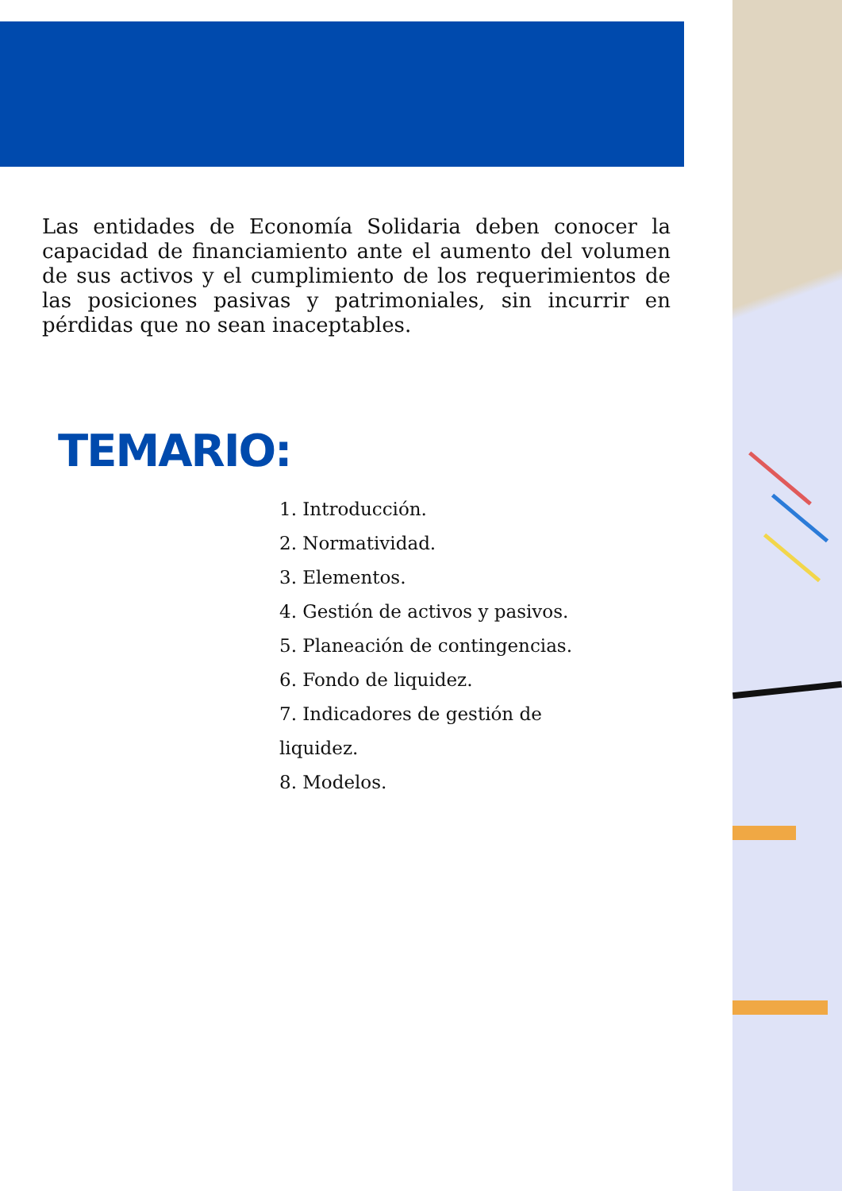Las entidades de Economía Solidaria deben conocer la capacidad de financiamiento ante el aumento del volumen de sus activos y el cumplimiento de los requerimientos de las posiciones pasivas y patrimoniales, sin incurrir en pérdidas que no sean inaceptables.
TEMARIO:
1. Introducción.
2. Normatividad.
3. Elementos.
4. Gestión de activos y pasivos.
5. Planeación de contingencias.
6. Fondo de liquidez.
7. Indicadores de gestión de liquidez.
8. Modelos.